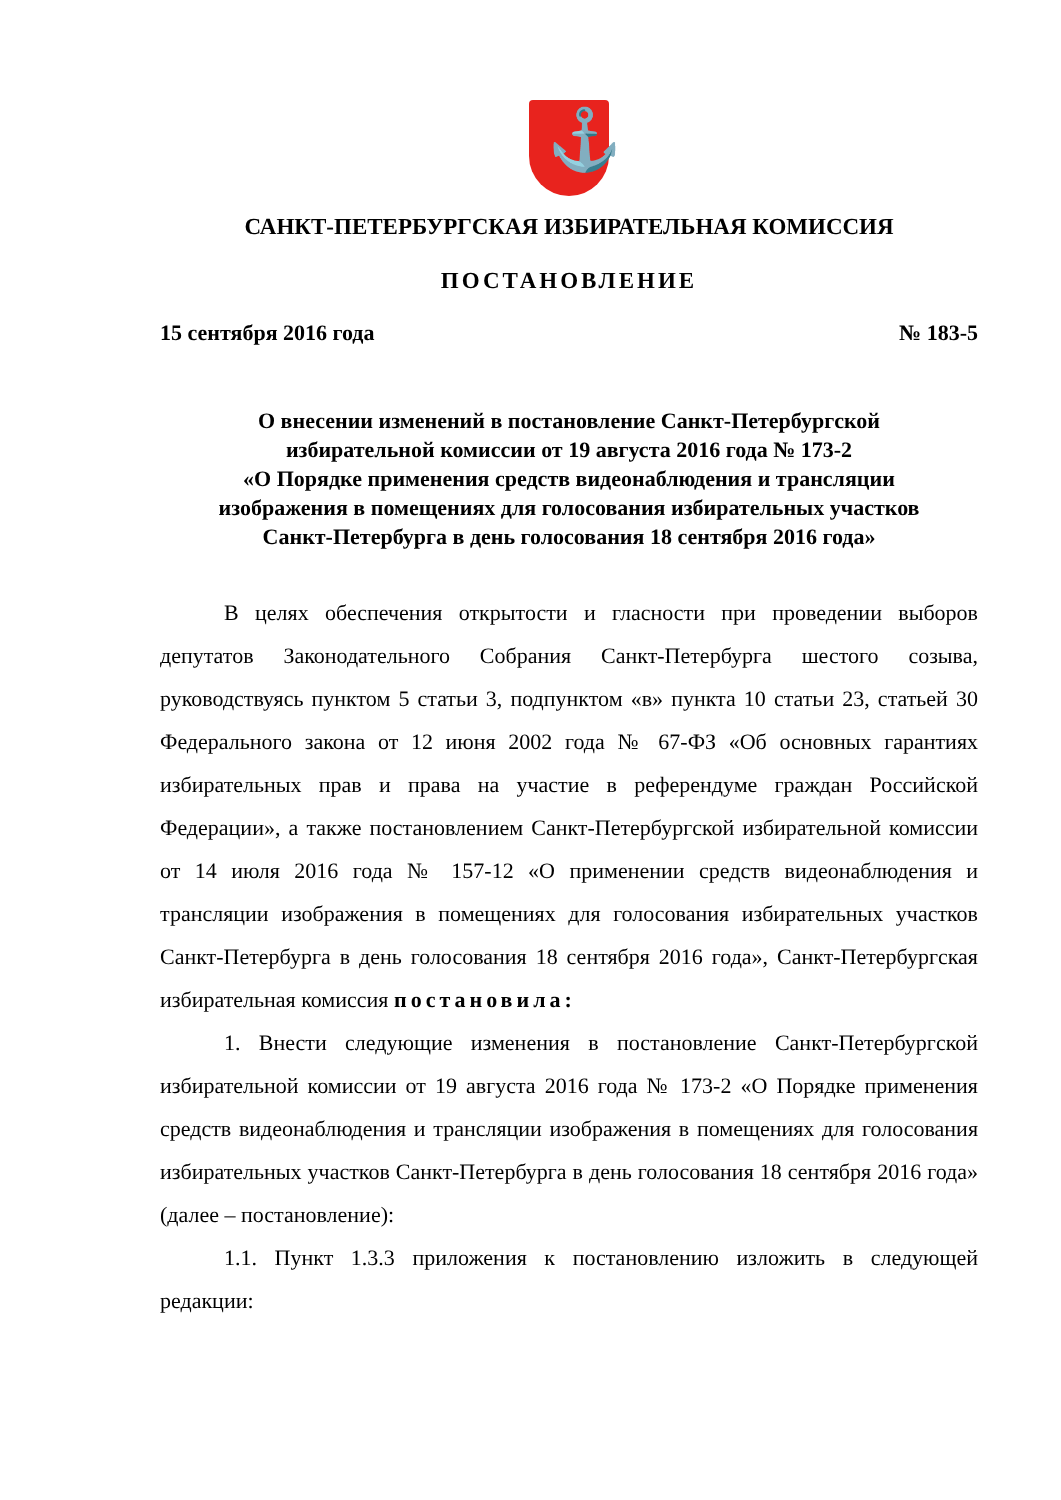⚓
САНКТ-ПЕТЕРБУРГСКАЯ ИЗБИРАТЕЛЬНАЯ КОМИССИЯ
ПОСТАНОВЛЕНИЕ
15 сентября 2016 года № 183-5
О внесении изменений в постановление Санкт-Петербургской
избирательной комиссии от 19 августа 2016 года № 173-2
«О Порядке применения средств видеонаблюдения и трансляции
изображения в помещениях для голосования избирательных участков
Санкт-Петербурга в день голосования 18 сентября 2016 года»
В целях обеспечения открытости и гласности при проведении выборов депутатов Законодательного Собрания Санкт-Петербурга шестого созыва, руководствуясь пунктом 5 статьи 3, подпунктом «в» пункта 10 статьи 23, статьей 30 Федерального закона от 12 июня 2002 года № 67-ФЗ «Об основных гарантиях избирательных прав и права на участие в референдуме граждан Российской Федерации», а также постановлением Санкт-Петербургской избирательной комиссии от 14 июля 2016 года № 157-12 «О применении средств видеонаблюдения и трансляции изображения в помещениях для голосования избирательных участков Санкт-Петербурга в день голосования 18 сентября 2016 года», Санкт-Петербургская избирательная комиссия постановила:
1. Внести следующие изменения в постановление Санкт-Петербургской избирательной комиссии от 19 августа 2016 года № 173-2 «О Порядке применения средств видеонаблюдения и трансляции изображения в помещениях для голосования избирательных участков Санкт-Петербурга в день голосования 18 сентября 2016 года» (далее – постановление):
1.1. Пункт 1.3.3 приложения к постановлению изложить в следующей редакции: